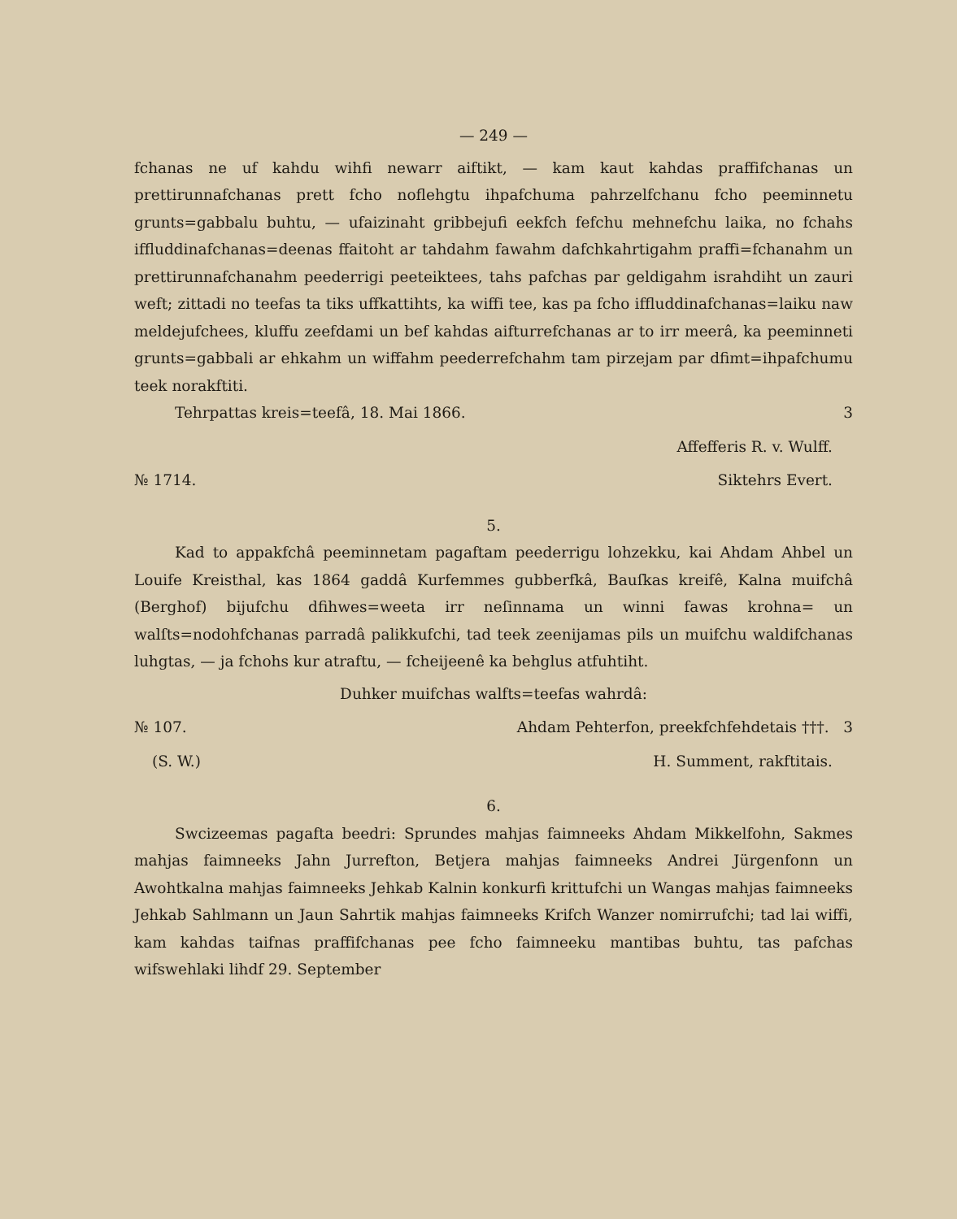— 249 —
fchanas ne uf kahdu wihfi newarr aiftikt, — kam kaut kahdas praffifchanas un prettirunnafchanas prett fcho noflehgtu ihpafchuma pahrzelfchanu fcho peeminnetu grunts=gabbalu buhtu, — ufaizinaht gribbejufi eekfch fefchu mehnefchu laika, no fchahs iffluddinafchanas=deenas ffaitoht ar tahdahm fawahm dafchkahrtigahm praffi=fchanahm un prettirunnafchanahm peederrigi peeteiktees, tahs pafchas par geldigahm israhdiht un zauri weft; zittadi no teefas ta tiks uffkattihts, ka wiffi tee, kas pa fcho iffluddinafchanas=laiku naw meldejufchees, kluffu zeefdami un bef kahdas aifturrefchanas ar to irr meerâ, ka peeminneti grunts=gabbali ar ehkahm un wiffahm peederrefchahm tam pirzejam par dfimt=ihpafchumu teek norakftiti.
Tehrpattas kreis=teefâ, 18. Mai 1866. 3
Affefferis R. v. Wulff.
№ 1714. Siktehrs Evert.
5.
Kad to appakfchâ peeminnetam pagaftam peederrigu lohzekku, kai Ahdam Ahbel un Louife Kreisthal, kas 1864 gaddâ Kurfemmes gubberfkâ, Bauſkas kreifê, Kalna muifchâ (Berghof) bijufchu dfihwes=weeta irr neſinnama un winni fawas krohna= un walſts=nodohfchanas parradâ palikkufchi, tad teek zeenijamas pils un muifchu waldifchanas luhgtas, — ja fchohs kur atraftu, — fcheijeenê ka behglus atfuhtiht.
Duhker muifchas walfts=teefas wahrdâ:
№ 107. Ahdam Pehterfon, preekfchfehdetais †††. 3
(S. W.) H. Summent, rakftitais.
6.
Swcizeemas pagafta beedri: Sprundes mahjas faimneeks Ahdam Mikkelfohn, Sakmes mahjas faimneeks Jahn Jurrefton, Betjera mahjas faimneeks Andrei Jürgenfonn un Awohtkalna mahjas faimneeks Jehkab Kalnin konkurfi krittufchi un Wangas mahjas faimneeks Jehkab Sahlmann un Jaun Sahrtik mahjas faimneeks Krifch Wanzer nomirrufchi; tad lai wiffi, kam kahdas taifnas praffifchanas pee fcho faimneeku mantibas buhtu, tas pafchas wifswehlaki lihdf 29. September